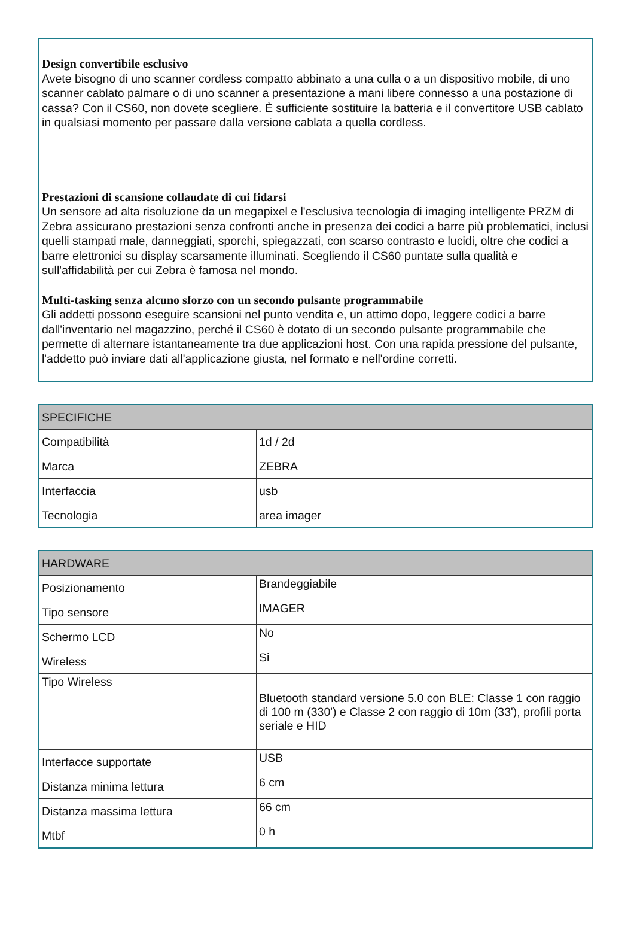Design convertibile esclusivo
Avete bisogno di uno scanner cordless compatto abbinato a una culla o a un dispositivo mobile, di uno scanner cablato palmare o di uno scanner a presentazione a mani libere connesso a una postazione di cassa? Con il CS60, non dovete scegliere. È sufficiente sostituire la batteria e il convertitore USB cablato in qualsiasi momento per passare dalla versione cablata a quella cordless.
Prestazioni di scansione collaudate di cui fidarsi
Un sensore ad alta risoluzione da un megapixel e l'esclusiva tecnologia di imaging intelligente PRZM di Zebra assicurano prestazioni senza confronti anche in presenza dei codici a barre più problematici, inclusi quelli stampati male, danneggiati, sporchi, spiegazzati, con scarso contrasto e lucidi, oltre che codici a barre elettronici su display scarsamente illuminati. Scegliendo il CS60 puntate sulla qualità e sull'affidabilità per cui Zebra è famosa nel mondo.
Multi-tasking senza alcuno sforzo con un secondo pulsante programmabile
Gli addetti possono eseguire scansioni nel punto vendita e, un attimo dopo, leggere codici a barre dall'inventario nel magazzino, perché il CS60 è dotato di un secondo pulsante programmabile che permette di alternare istantaneamente tra due applicazioni host. Con una rapida pressione del pulsante, l'addetto può inviare dati all'applicazione giusta, nel formato e nell'ordine corretti.
| SPECIFICHE | |
| --- | --- |
| Compatibilità | 1d / 2d |
| Marca | ZEBRA |
| Interfaccia | usb |
| Tecnologia | area imager |
| HARDWARE | |
| --- | --- |
| Posizionamento | Brandeggiabile |
| Tipo sensore | IMAGER |
| Schermo LCD | No |
| Wireless | Si |
| Tipo Wireless | Bluetooth standard versione 5.0 con BLE: Classe 1 con raggio di 100 m (330') e Classe 2 con raggio di 10m (33'), profili porta seriale e HID |
| Interfacce supportate | USB |
| Distanza minima lettura | 6 cm |
| Distanza massima lettura | 66 cm |
| Mtbf | 0 h |